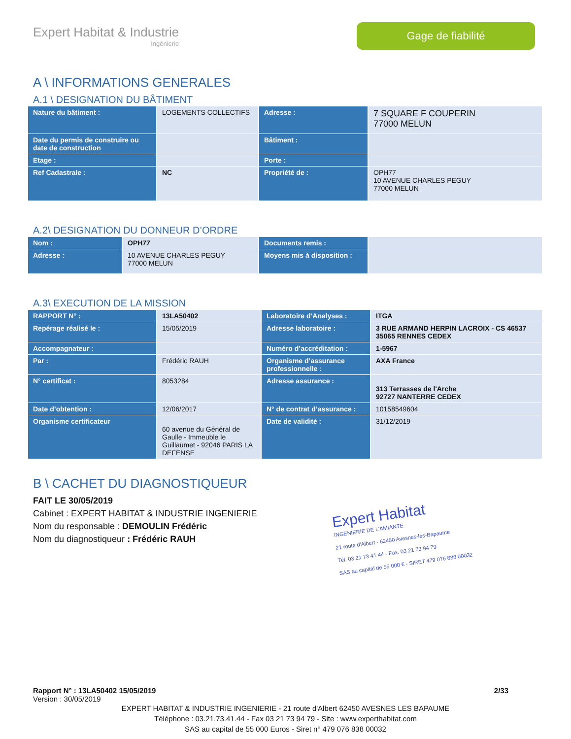Expert Habitat & Industrie
Ingénierie
Gage de fiabilité
A \ INFORMATIONS GENERALES
A.1 \ DESIGNATION DU BÂTIMENT
| Nature du bâtiment : | LOGEMENTS COLLECTIFS | Adresse : | 7 SQUARE F COUPERIN 77000 MELUN |
| Date du permis de construire ou date de construction | | Bâtiment : | |
| Etage : | | Porte : | |
| Ref Cadastrale : | NC | Propriété de : | OPH77 10 AVENUE CHARLES PEGUY 77000 MELUN |
A.2\ DESIGNATION DU DONNEUR D’ORDRE
| Nom : | OPH77 | Documents remis : | |
| Adresse : | 10 AVENUE CHARLES PEGUY 77000 MELUN | Moyens mis à disposition : | |
A.3\ EXECUTION DE LA MISSION
| RAPPORT N° : | 13LA50402 | Laboratoire d’Analyses : | ITGA |
| Repérage réalisé le : | 15/05/2019 | Adresse laboratoire : | 3 RUE ARMAND HERPIN LACROIX - CS 46537 35065 RENNES CEDEX |
| Accompagnateur : | | Numéro d’accréditation : | 1-5967 |
| Par : | Frédéric RAUH | Organisme d’assurance professionnelle : | AXA France |
| N° certificat : | 8053284 | Adresse assurance : | 313 Terrasses de l'Arche 92727 NANTERRE CEDEX |
| Date d’obtention : | 12/06/2017 | N° de contrat d’assurance : | 10158549604 |
| Organisme certificateur | 60 avenue du Général de Gaulle - Immeuble le Guillaumet - 92046 PARIS LA DEFENSE | Date de validité : | 31/12/2019 |
B \ CACHET DU DIAGNOSTIQUEUR
FAIT LE 30/05/2019
Cabinet : EXPERT HABITAT & INDUSTRIE INGENIERIE
Nom du responsable : DEMOULIN Frédéric
Nom du diagnostiqueur : Frédéric RAUH
Expert Habitat
INGENIERIE DE L'AMIANTE
21 route d'Albert - 62450 Avesnes-les-Bapaume
Tél. 03 21 73 41 44 - Fax. 03 21 73 94 79
SAS au capital de 55 000 € - SIRET 479 076 838 00032
Rapport N° : 13LA50402 15/05/2019 2/33
Version : 30/05/2019
EXPERT HABITAT & INDUSTRIE INGENIERIE - 21 route d'Albert 62450 AVESNES LES BAPAUME
Téléphone : 03.21.73.41.44 - Fax 03 21 73 94 79 - Site : www.experthabitat.com
SAS au capital de 55 000 Euros - Siret n° 479 076 838 00032